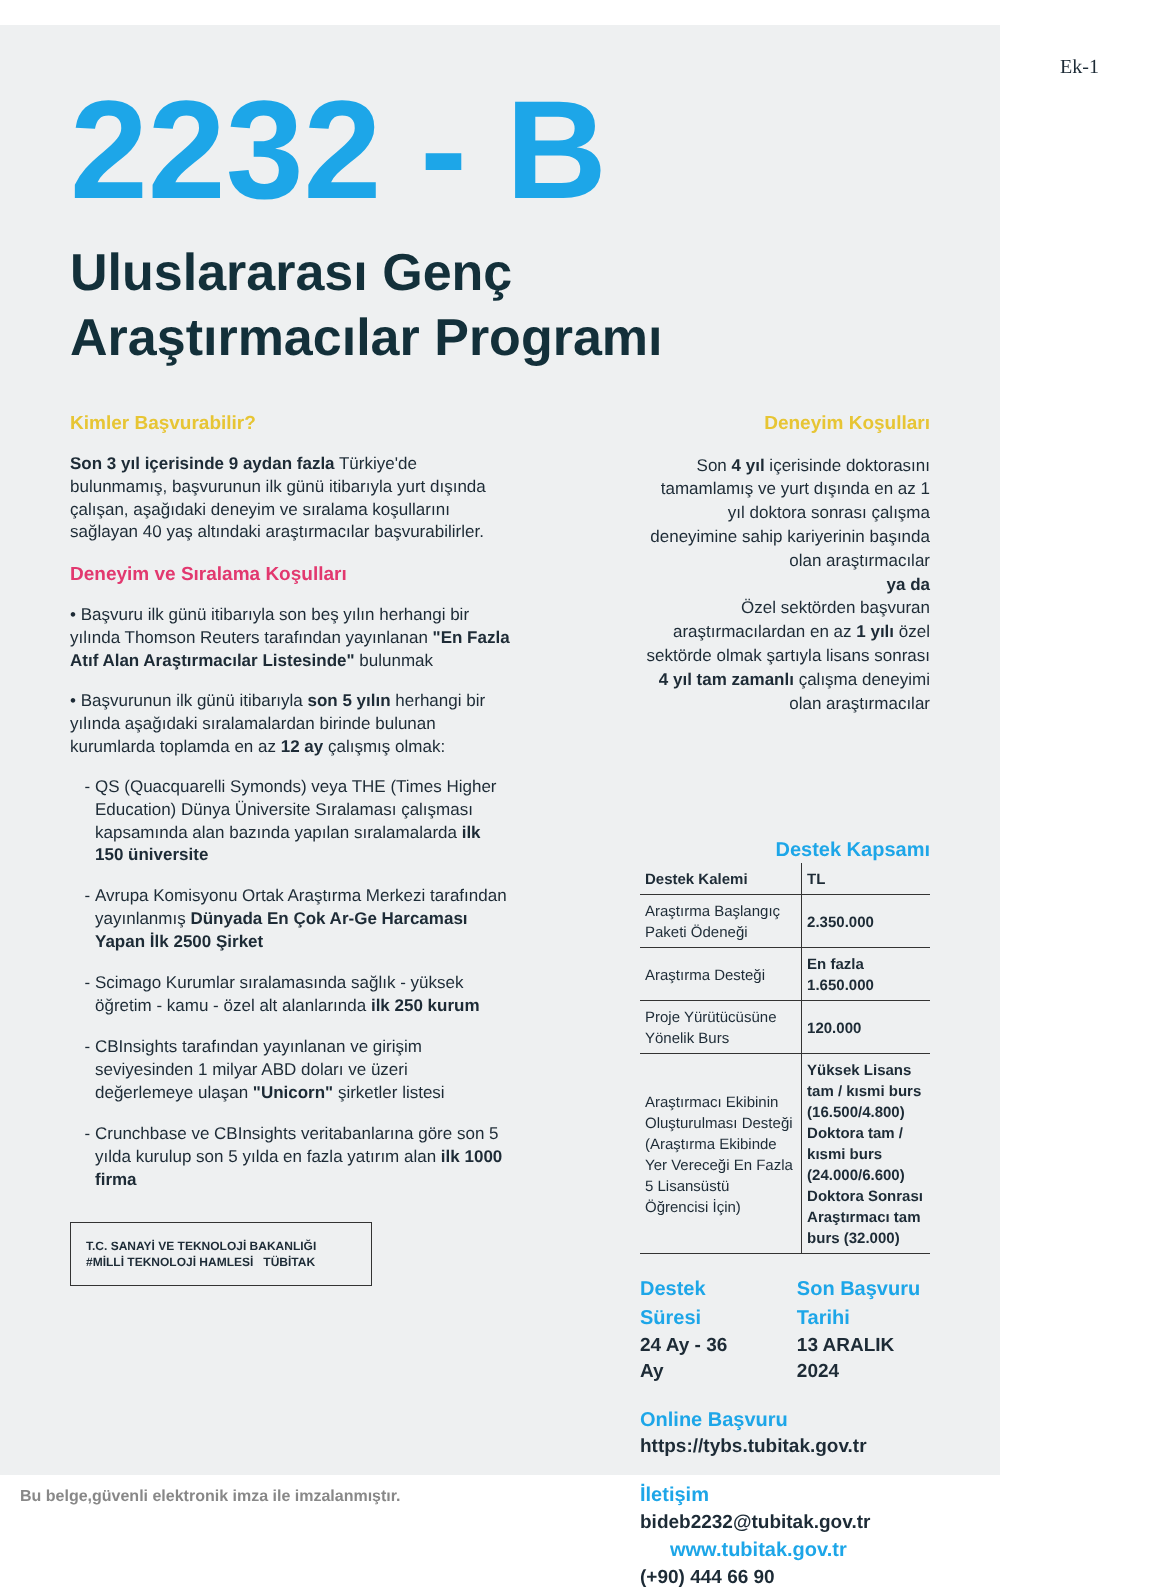Ek-1
2232 - B
Uluslararası Genç
Araştırmacılar Programı
Kimler Başvurabilir?
Son 3 yıl içerisinde 9 aydan fazla Türkiye'de bulunmamış, başvurunun ilk günü itibarıyla yurt dışında çalışan, aşağıdaki deneyim ve sıralama koşullarını sağlayan 40 yaş altındaki araştırmacılar başvurabilirler.
Deneyim ve Sıralama Koşulları
• Başvuru ilk günü itibarıyla son beş yılın herhangi bir yılında Thomson Reuters tarafından yayınlanan "En Fazla Atıf Alan Araştırmacılar Listesinde" bulunmak
• Başvurunun ilk günü itibarıyla son 5 yılın herhangi bir yılında aşağıdaki sıralamalardan birinde bulunan kurumlarda toplamda en az 12 ay çalışmış olmak:
QS (Quacquarelli Symonds) veya THE (Times Higher Education) Dünya Üniversite Sıralaması çalışması kapsamında alan bazında yapılan sıralamalarda ilk 150 üniversite
Avrupa Komisyonu Ortak Araştırma Merkezi tarafından yayınlanmış Dünyada En Çok Ar-Ge Harcaması Yapan İlk 2500 Şirket
Scimago Kurumlar sıralamasında sağlık - yüksek öğretim - kamu - özel alt alanlarında ilk 250 kurum
CBInsights tarafından yayınlanan ve girişim seviyesinden 1 milyar ABD doları ve üzeri değerlemeye ulaşan "Unicorn" şirketler listesi
Crunchbase ve CBInsights veritabanlarına göre son 5 yılda kurulup son 5 yılda en fazla yatırım alan ilk 1000 firma
T.C. SANAYİ VE TEKNOLOJİ BAKANLIĞI #MİLLİ TEKNOLOJİ HAMLESİ TÜBİTAK
Deneyim Koşulları
Son 4 yıl içerisinde doktorasını tamamlamış ve yurt dışında en az 1 yıl doktora sonrası çalışma deneyimine sahip kariyerinin başında olan araştırmacılar
ya da
Özel sektörden başvuran araştırmacılardan en az 1 yılı özel sektörde olmak şartıyla lisans sonrası 4 yıl tam zamanlı çalışma deneyimi olan araştırmacılar
Destek Kapsamı
| Destek Kalemi | TL |
| --- | --- |
| Araştırma Başlangıç Paketi Ödeneği | 2.350.000 |
| Araştırma Desteği | En fazla 1.650.000 |
| Proje Yürütücüsüne Yönelik Burs | 120.000 |
| Araştırmacı Ekibinin Oluşturulması Desteği (Araştırma Ekibinde Yer Vereceği En Fazla 5 Lisansüstü Öğrencisi İçin) | Yüksek Lisans tam / kısmi burs (16.500/4.800) Doktora tam / kısmi burs (24.000/6.600) Doktora Sonrası Araştırmacı tam burs (32.000) |
Destek Süresi
24 Ay - 36 Ay
Son Başvuru Tarihi
13 ARALIK 2024
Online Başvuru
https://tybs.tubitak.gov.tr
İletişim
bideb2232@tubitak.gov.tr www.tubitak.gov.tr
(+90) 444 66 90
Bu belge,güvenli elektronik imza ile imzalanmıştır.